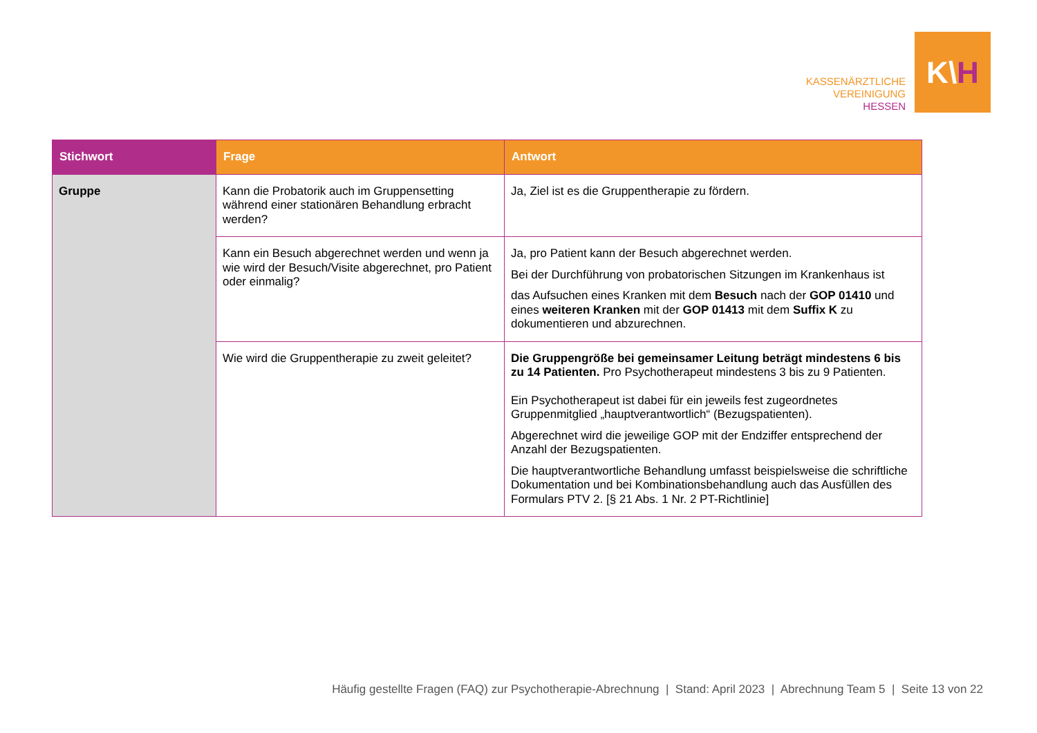KASSENÄRZTLICHE
VEREINIGUNG
HESSEN
K\ H
| Stichwort | Frage | Antwort |
| --- | --- | --- |
| Gruppe | Kann die Probatorik auch im Gruppensetting während einer stationären Behandlung erbracht werden? | Ja, Ziel ist es die Gruppentherapie zu fördern. |
| | Kann ein Besuch abgerechnet werden und wenn ja wie wird der Besuch/Visite abgerechnet, pro Patient oder einmalig? | Ja, pro Patient kann der Besuch abgerechnet werden. Bei der Durchführung von probatorischen Sitzungen im Krankenhaus ist das Aufsuchen eines Kranken mit dem Besuch nach der GOP 01410 und eines weiteren Kranken mit der GOP 01413 mit dem Suffix K zu dokumentieren und abzurechnen. |
| | Wie wird die Gruppentherapie zu zweit geleitet? | Die Gruppengröße bei gemeinsamer Leitung beträgt mindestens 6 bis zu 14 Patienten. Pro Psychotherapeut mindestens 3 bis zu 9 Patienten. Ein Psychotherapeut ist dabei für ein jeweils fest zugeordnetes Gruppenmitglied „hauptverantwortlich“ (Bezugspatienten). Abgerechnet wird die jeweilige GOP mit der Endziffer entsprechend der Anzahl der Bezugspatienten. Die hauptverantwortliche Behandlung umfasst beispielsweise die schriftliche Dokumentation und bei Kombinationsbehandlung auch das Ausfüllen des Formulars PTV 2. [§ 21 Abs. 1 Nr. 2 PT-Richtlinie] |
Häufig gestellte Fragen (FAQ) zur Psychotherapie-Abrechnung | Stand: April 2023 | Abrechnung Team 5 | Seite 13 von 22